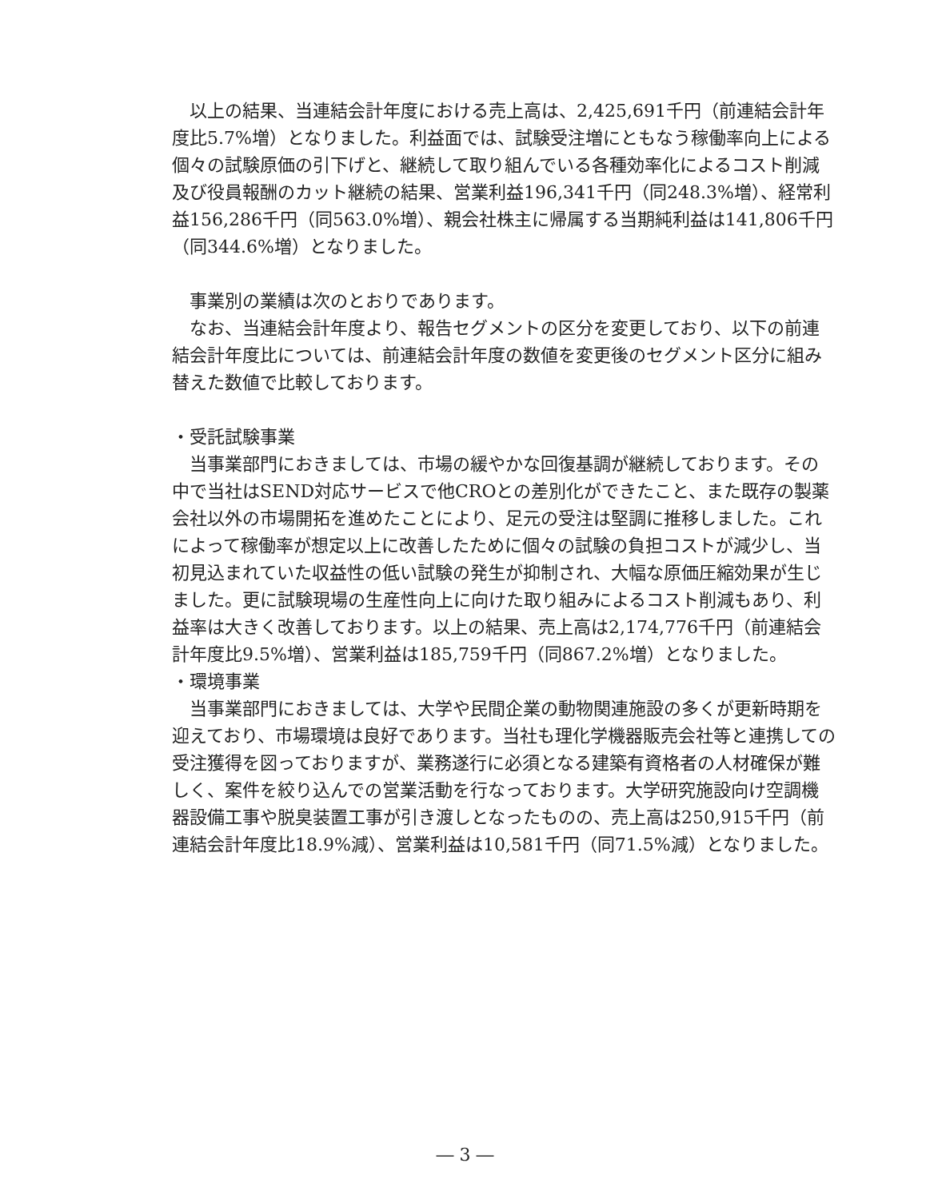以上の結果、当連結会計年度における売上高は、2,425,691千円（前連結会計年度比5.7%増）となりました。利益面では、試験受注増にともなう稼働率向上による個々の試験原価の引下げと、継続して取り組んでいる各種効率化によるコスト削減及び役員報酬のカット継続の結果、営業利益196,341千円（同248.3%増）、経常利益156,286千円（同563.0%増）、親会社株主に帰属する当期純利益は141,806千円（同344.6%増）となりました。
　事業別の業績は次のとおりであります。
　なお、当連結会計年度より、報告セグメントの区分を変更しており、以下の前連結会計年度比については、前連結会計年度の数値を変更後のセグメント区分に組み替えた数値で比較しております。
・受託試験事業
　当事業部門におきましては、市場の緩やかな回復基調が継続しております。その中で当社はSEND対応サービスで他CROとの差別化ができたこと、また既存の製薬会社以外の市場開拓を進めたことにより、足元の受注は堅調に推移しました。これによって稼働率が想定以上に改善したために個々の試験の負担コストが減少し、当初見込まれていた収益性の低い試験の発生が抑制され、大幅な原価圧縮効果が生じました。更に試験現場の生産性向上に向けた取り組みによるコスト削減もあり、利益率は大きく改善しております。以上の結果、売上高は2,174,776千円（前連結会計年度比9.5%増）、営業利益は185,759千円（同867.2%増）となりました。
・環境事業
　当事業部門におきましては、大学や民間企業の動物関連施設の多くが更新時期を迎えており、市場環境は良好であります。当社も理化学機器販売会社等と連携しての受注獲得を図っておりますが、業務遂行に必須となる建築有資格者の人材確保が難しく、案件を絞り込んでの営業活動を行なっております。大学研究施設向け空調機器設備工事や脱臭装置工事が引き渡しとなったものの、売上高は250,915千円（前連結会計年度比18.9%減）、営業利益は10,581千円（同71.5%減）となりました。
― 3 ―